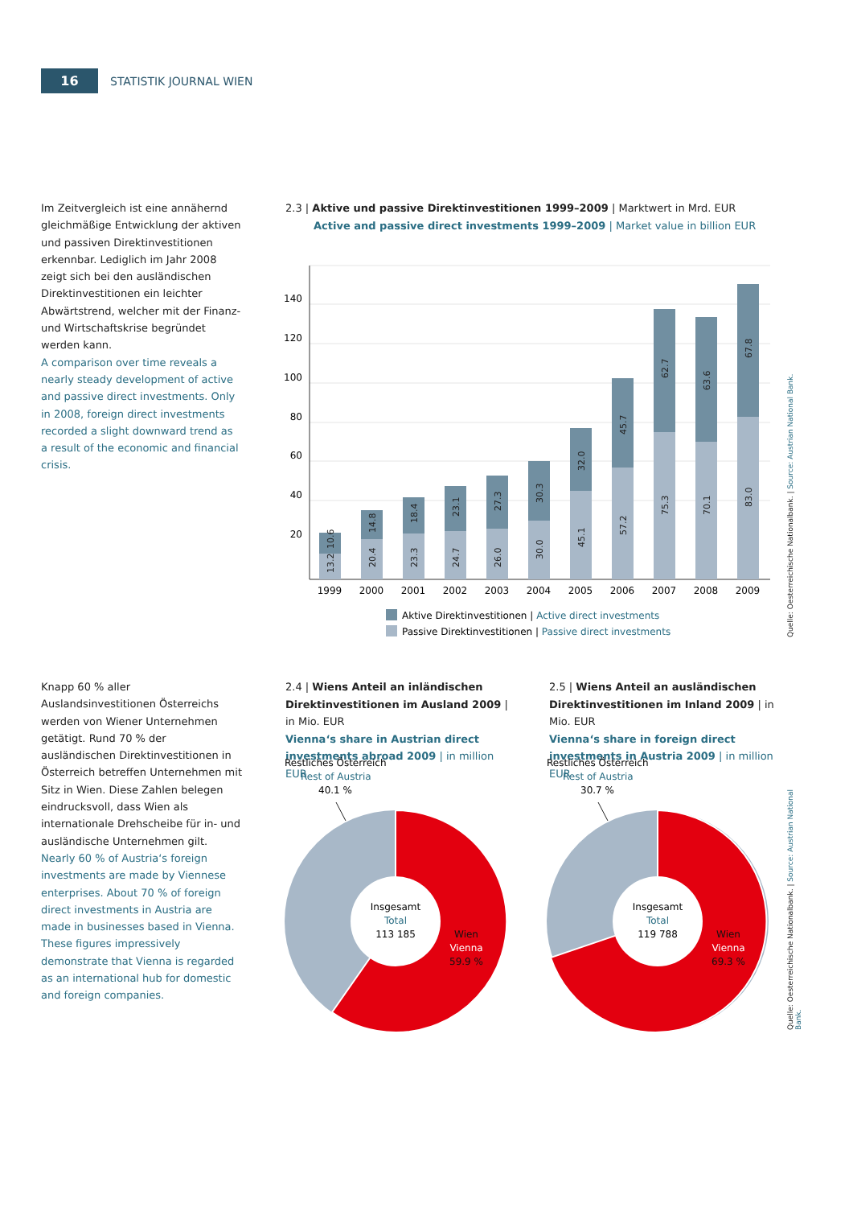16
STATISTIK JOURNAL WIEN
Im Zeitvergleich ist eine annähernd gleichmäßige Entwicklung der aktiven und passiven Direktinvestitionen erkennbar. Lediglich im Jahr 2008 zeigt sich bei den ausländischen Direktinvestitionen ein leichter Abwärtstrend, welcher mit der Finanz- und Wirtschaftskrise begründet werden kann.
A comparison over time reveals a nearly steady development of active and passive direct investments. Only in 2008, foreign direct investments recorded a slight downward trend as a result of the economic and financial crisis.
2.3 | Aktive und passive Direktinvestitionen 1999–2009 | Marktwert in Mrd. EUR
Active and passive direct investments 1999–2009 | Market value in billion EUR
140
120
100
80
60
40
20
1999
2000
2001
2002
2003
2004
2005
2006
2007
2008
2009
13.2
10.6
20.4
14.8
23.3
18.4
24.7
23.1
26.0
27.3
30.0
30.3
45.1
32.0
57.2
45.7
75.3
62.7
70.1
63.6
83.0
67.8
Aktive Direktinvestitionen | Active direct investments
Passive Direktinvestitionen | Passive direct investments
Quelle: Oesterreichische Nationalbank. | Source: Austrian National Bank.
Knapp 60 % aller Auslandsinvestitionen Österreichs werden von Wiener Unternehmen getätigt. Rund 70 % der ausländischen Direktinvestitionen in Österreich betreffen Unternehmen mit Sitz in Wien. Diese Zahlen belegen eindrucksvoll, dass Wien als internationale Drehscheibe für in- und ausländische Unternehmen gilt.
Nearly 60 % of Austria‘s foreign investments are made by Viennese enterprises. About 70 % of foreign direct investments in Austria are made in businesses based in Vienna. These figures impressively demonstrate that Vienna is regarded as an international hub for domestic and foreign companies.
2.4 | Wiens Anteil an inländischen Direktinvestitionen im Ausland 2009 | in Mio. EUR
Vienna‘s share in Austrian direct investments abroad 2009 | in million EUR
2.5 | Wiens Anteil an ausländischen Direktinvestitionen im Inland 2009 | in Mio. EUR
Vienna‘s share in foreign direct investments in Austria 2009 | in million EUR
Restliches Österreich
Rest of Austria
40.1 %
Insgesamt
Total
113 185
Wien
Vienna
59.9 %
Restliches Österreich
Rest of Austria
30.7 %
Insgesamt
Total
119 788
Wien
Vienna
69.3 %
Quelle: Oesterreichische Nationalbank. | Source: Austrian National Bank.